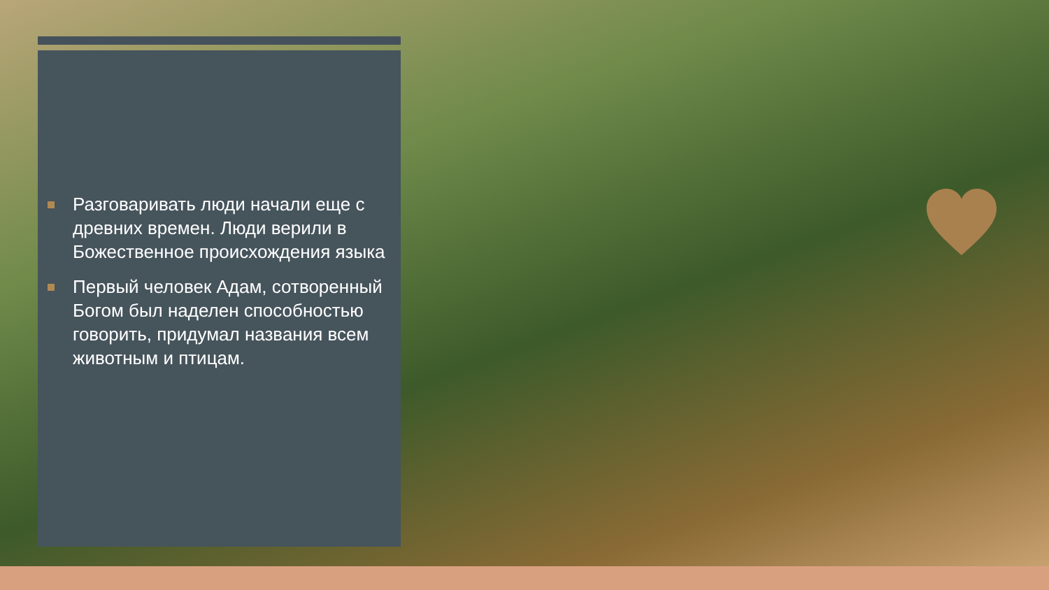Разговаривать люди начали еще с древних времен. Люди верили в Божественное происхождения языка
Первый человек Адам, сотворенный Богом был наделен способностью говорить, придумал названия всем животным и птицам.